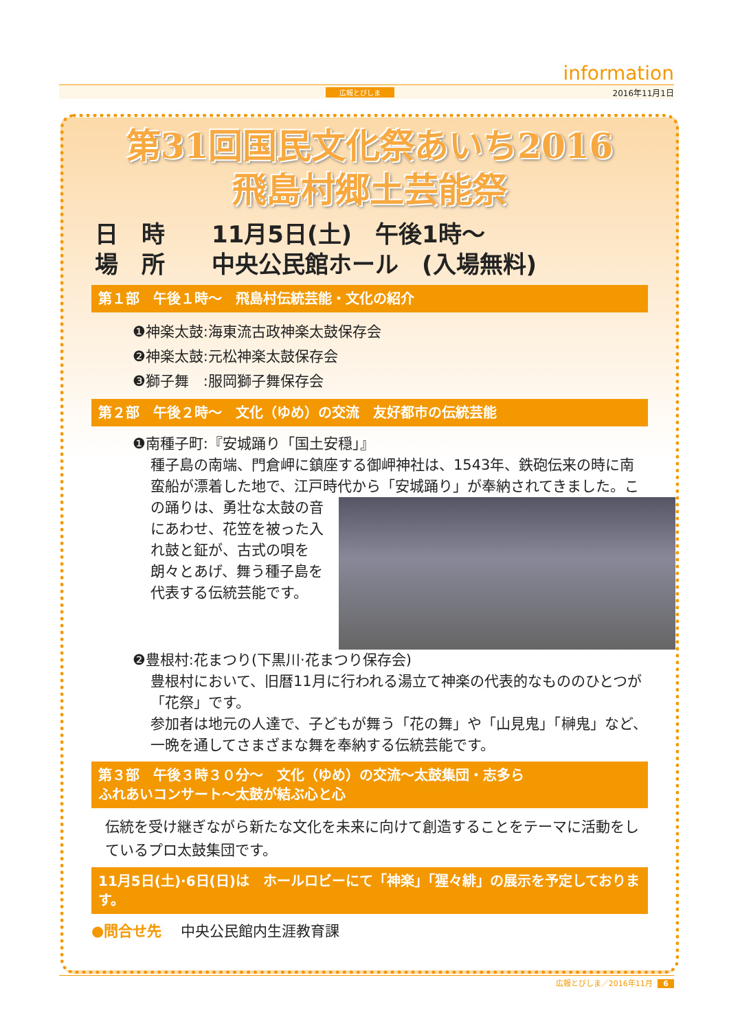information
広報とびしま 2016年11月1日
第31回国民文化祭あいち2016
飛島村郷土芸能祭
日　時　　11月5日(土)　午後1時～
場　所　　中央公民館ホール　(入場無料)
第１部　午後１時～　飛島村伝統芸能・文化の紹介
❶神楽太鼓:海東流古政神楽太鼓保存会
❷神楽太鼓:元松神楽太鼓保存会
❸獅子舞　:服岡獅子舞保存会
第２部　午後２時～　文化（ゆめ）の交流　友好都市の伝統芸能
❶南種子町:『安城踊り「国土安穏」』
種子島の南端、門倉岬に鎮座する御岬神社は、1543年、鉄砲伝来の時に南蛮船が漂着した地で、江戸時代から「安城踊り」が奉納されてきました。
この踊りは、勇壮な太鼓の音にあわせ、花笠を被った入れ鼓と鉦が、古式の唄を朗々とあげ、舞う種子島を代表する伝統芸能です。
❷豊根村:花まつり(下黒川·花まつり保存会)
豊根村において、旧暦11月に行われる湯立て神楽の代表的なもののひとつが「花祭」です。
参加者は地元の人達で、子どもが舞う「花の舞」や「山見鬼」「榊鬼」など、一晩を通してさまざまな舞を奉納する伝統芸能です。
第３部　午後３時３０分～　文化（ゆめ）の交流～太鼓集団・志多ら
ふれあいコンサート～太鼓が結ぶ心と心
伝統を受け継ぎながら新たな文化を未来に向けて創造することをテーマに活動をしているプロ太鼓集団です。
11月5日(土)·6日(日)は　ホールロビーにて「神楽」「猩々緋」の展示を予定しております。
●問合せ先　 中央公民館内生涯教育課
広報とびしま／2016年11月 6